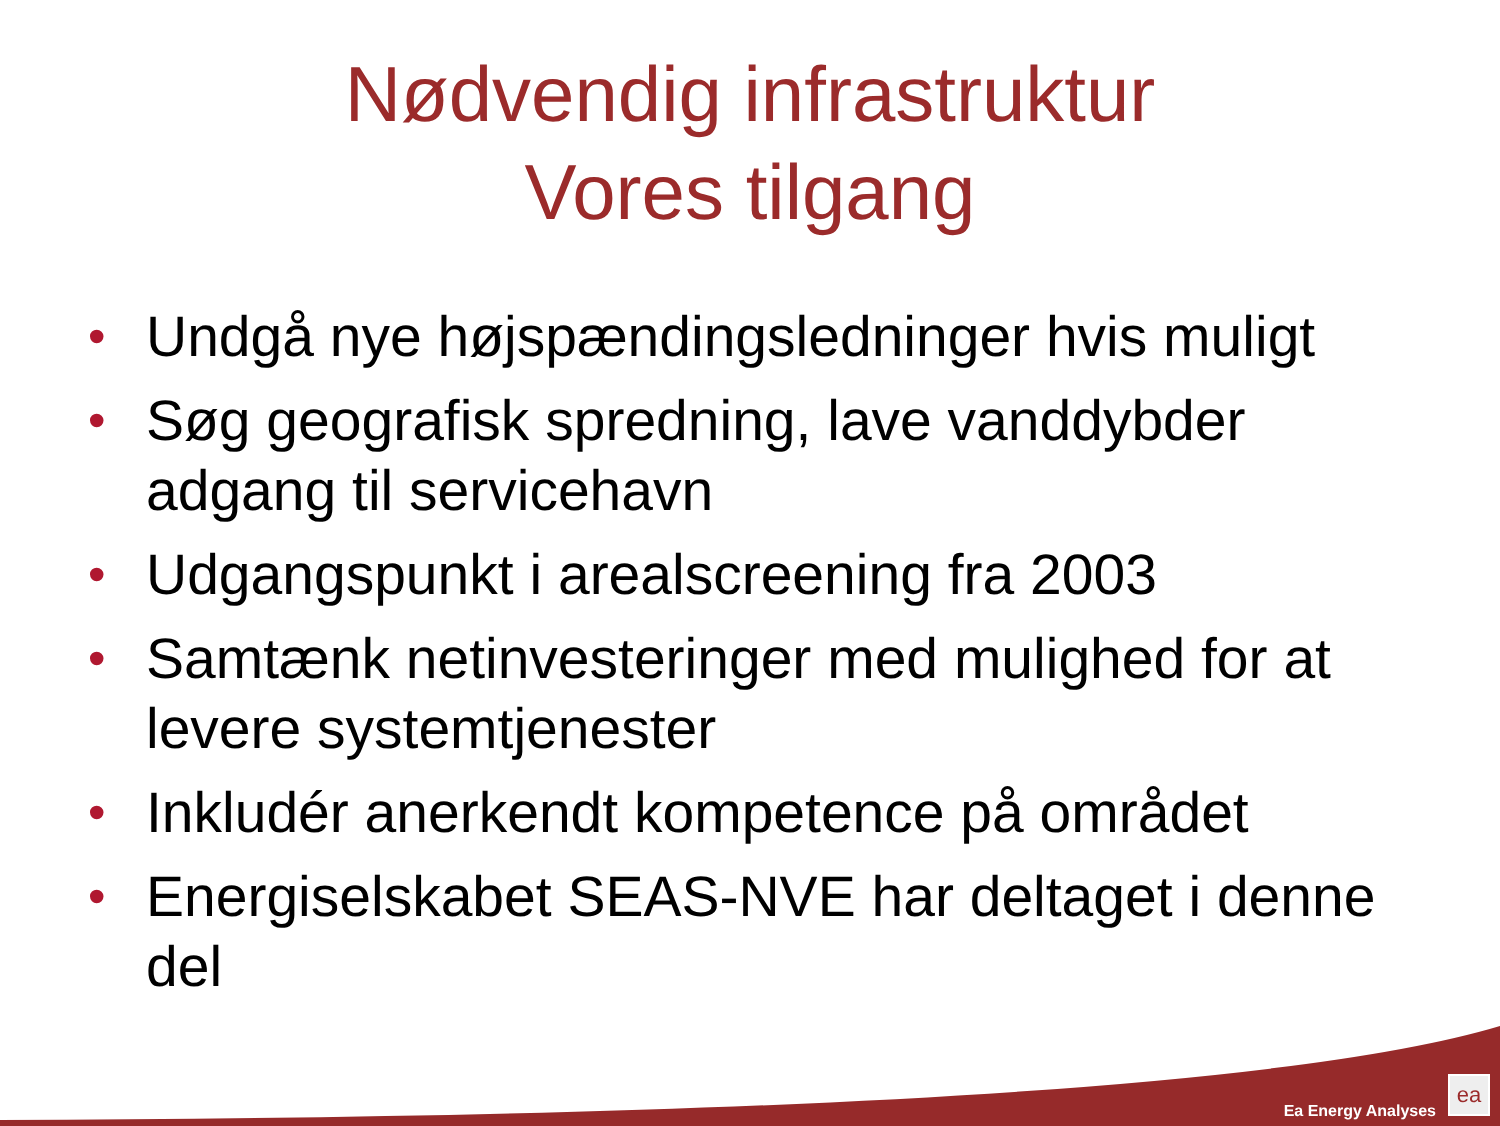Nødvendig infrastruktur
Vores tilgang
• Undgå nye højspændingsledninger hvis muligt
• Søg geografisk spredning, lave vanddybder adgang til servicehavn
• Udgangspunkt i arealscreening fra 2003
• Samtænk netinvesteringer med mulighed for at levere systemtjenester
• Inkludér anerkendt kompetence på området
• Energiselskabet SEAS-NVE har deltaget i denne del
Ea Energy Analyses ea